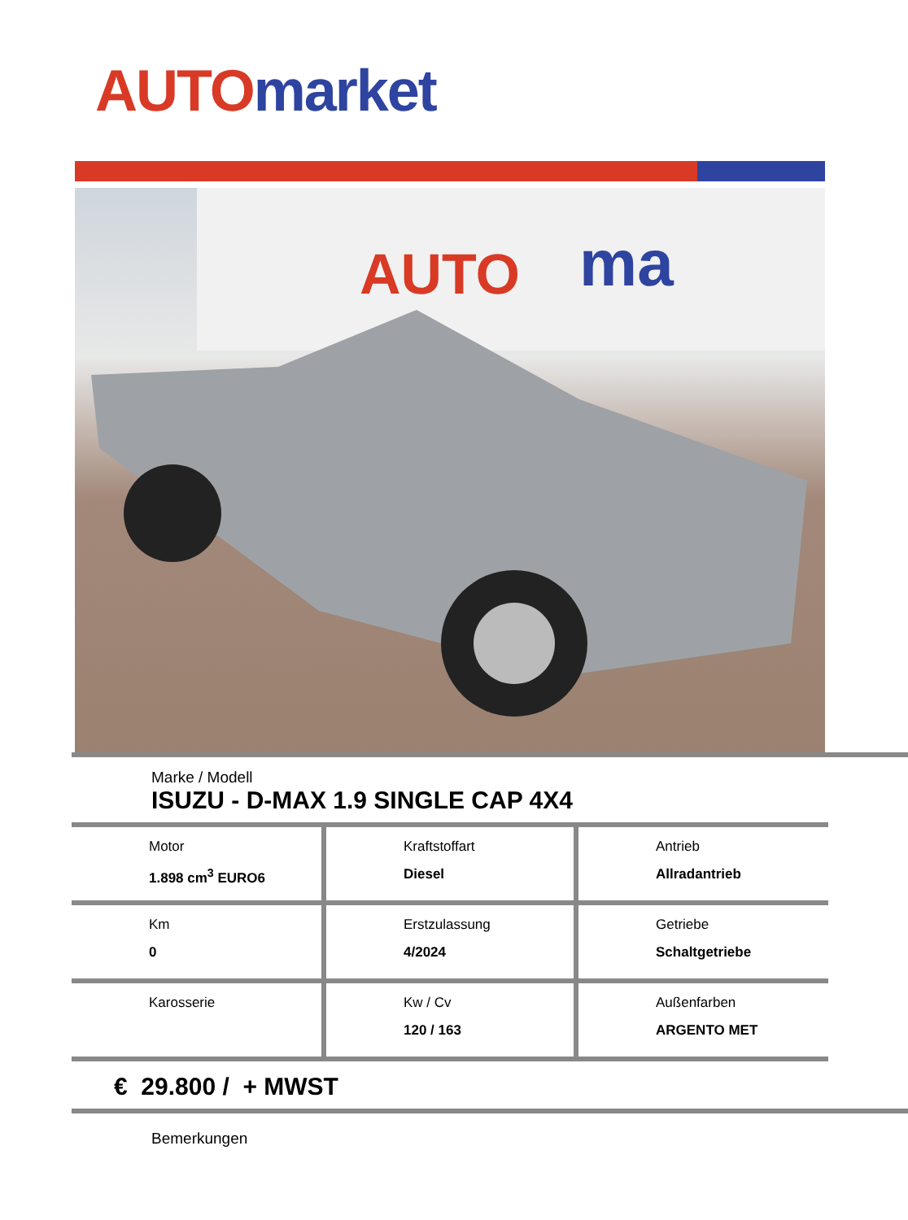AUTO market
AUTO
ma
Marke / Modell
ISUZU - D-MAX 1.9 SINGLE CAP 4X4
| Motor 1.898 cm<sup>3</sup> EURO6 | Kraftstoffart Diesel | Antrieb Allradantrieb |
| Km 0 | Erstzulassung 4/2024 | Getriebe Schaltgetriebe |
| Karosserie | Kw / Cv 120 / 163 | Außenfarben ARGENTO MET |
€ 29.800 / + MWST
Bemerkungen